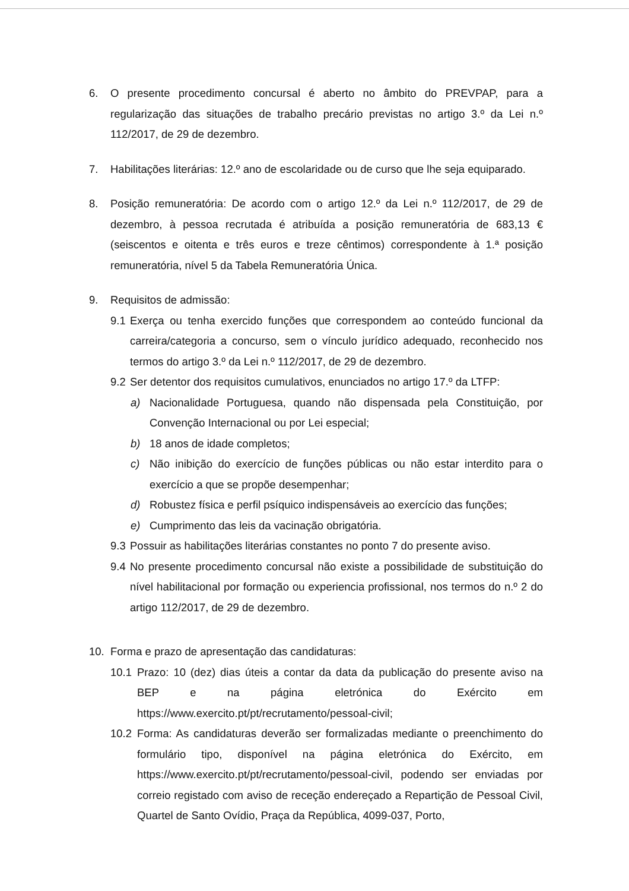6. O presente procedimento concursal é aberto no âmbito do PREVPAP, para a regularização das situações de trabalho precário previstas no artigo 3.º da Lei n.º 112/2017, de 29 de dezembro.
7. Habilitações literárias: 12.º ano de escolaridade ou de curso que lhe seja equiparado.
8. Posição remuneratória: De acordo com o artigo 12.º da Lei n.º 112/2017, de 29 de dezembro, à pessoa recrutada é atribuída a posição remuneratória de 683,13 € (seiscentos e oitenta e três euros e treze cêntimos) correspondente à 1.ª posição remuneratória, nível 5 da Tabela Remuneratória Única.
9. Requisitos de admissão:
9.1
Exerça ou tenha exercido funções que correspondem ao conteúdo funcional da carreira/categoria a concurso, sem o vínculo jurídico adequado, reconhecido nos termos do artigo 3.º da Lei n.º 112/2017, de 29 de dezembro.
9.2
Ser detentor dos requisitos cumulativos, enunciados no artigo 17.º da LTFP:
a) Nacionalidade Portuguesa, quando não dispensada pela Constituição, por Convenção Internacional ou por Lei especial;
b) 18 anos de idade completos;
c) Não inibição do exercício de funções públicas ou não estar interdito para o exercício a que se propõe desempenhar;
d) Robustez física e perfil psíquico indispensáveis ao exercício das funções;
e) Cumprimento das leis da vacinação obrigatória.
9.3
Possuir as habilitações literárias constantes no ponto 7 do presente aviso.
9.4
No presente procedimento concursal não existe a possibilidade de substituição do nível habilitacional por formação ou experiencia profissional, nos termos do n.º 2 do artigo 112/2017, de 29 de dezembro.
10. Forma e prazo de apresentação das candidaturas:
10.1 Prazo: 10 (dez) dias úteis a contar da data da publicação do presente aviso na BEP e na página eletrónica do Exército em https://www.exercito.pt/pt/recrutamento/pessoal-civil;
10.2 Forma: As candidaturas deverão ser formalizadas mediante o preenchimento do formulário tipo, disponível na página eletrónica do Exército, em https://www.exercito.pt/pt/recrutamento/pessoal-civil, podendo ser enviadas por correio registado com aviso de receção endereçado a Repartição de Pessoal Civil, Quartel de Santo Ovídio, Praça da República, 4099-037, Porto,